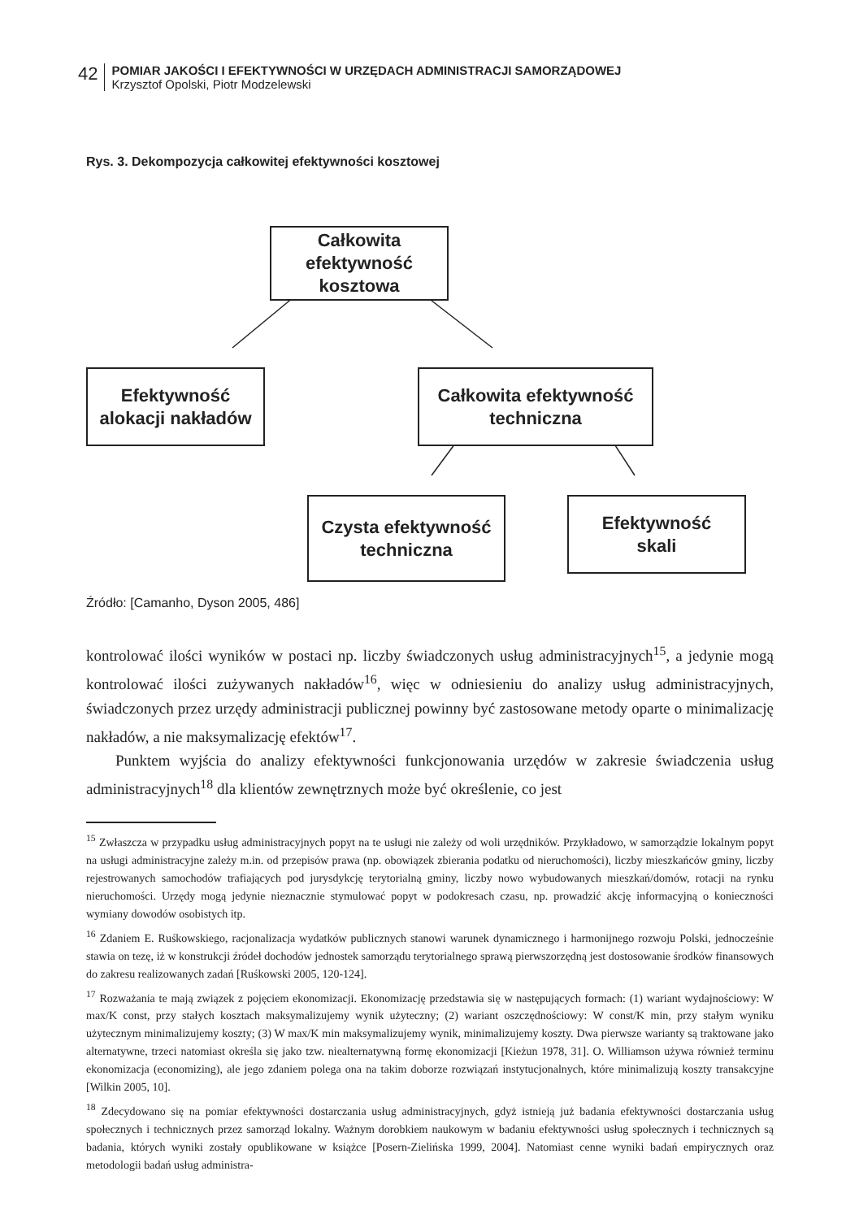42
POMIAR JAKOŚCI I EFEKTYWNOŚCI W URZĘDACH ADMINISTRACJI SAMORZĄDOWEJ
Krzysztof Opolski, Piotr Modzelewski
Rys. 3. Dekompozycja całkowitej efektywności kosztowej
Całkowita
efektywność
kosztowa
Efektywność
alokacji nakładów
Całkowita efektywność
techniczna
Czysta efektywność
techniczna
Efektywność
skali
Źródło: [Camanho, Dyson 2005, 486]
kontrolować ilości wyników w postaci np. liczby świadczonych usług administracyjnych<sup>15</sup>, a jedynie mogą kontrolować ilości zużywanych nakładów<sup>16</sup>, więc w odniesieniu do analizy usług administracyjnych, świadczonych przez urzędy administracji publicznej powinny być zastosowane metody oparte o minimalizację nakładów, a nie maksymalizację efektów<sup>17</sup>.
Punktem wyjścia do analizy efektywności funkcjonowania urzędów w zakresie świadczenia usług administracyjnych<sup>18</sup> dla klientów zewnętrznych może być określenie, co jest
<sup>15</sup> Zwłaszcza w przypadku usług administracyjnych popyt na te usługi nie zależy od woli urzędników. Przykładowo, w samorządzie lokalnym popyt na usługi administracyjne zależy m.in. od przepisów prawa (np. obowiązek zbierania podatku od nieruchomości), liczby mieszkańców gminy, liczby rejestrowanych samochodów trafiających pod jurysdykcję terytorialną gminy, liczby nowo wybudowanych mieszkań/domów, rotacji na rynku nieruchomości. Urzędy mogą jedynie nieznacznie stymulować popyt w podokresach czasu, np. prowadzić akcję informacyjną o konieczności wymiany dowodów osobistych itp.
<sup>16</sup> Zdaniem E. Ruśkowskiego, racjonalizacja wydatków publicznych stanowi warunek dynamicznego i harmonijnego rozwoju Polski, jednocześnie stawia on tezę, iż w konstrukcji źródeł dochodów jednostek samorządu terytorialnego sprawą pierwszorzędną jest dostosowanie środków finansowych do zakresu realizowanych zadań [Ruśkowski 2005, 120-124].
<sup>17</sup> Rozważania te mają związek z pojęciem ekonomizacji. Ekonomizację przedstawia się w następujących formach: (1) wariant wydajnościowy: W max/K const, przy stałych kosztach maksymalizujemy wynik użyteczny; (2) wariant oszczędnościowy: W const/K min, przy stałym wyniku użytecznym minimalizujemy koszty; (3) W max/K min maksymalizujemy wynik, minimalizujemy koszty. Dwa pierwsze warianty są traktowane jako alternatywne, trzeci natomiast określa się jako tzw. niealternatywną formę ekonomizacji [Kieżun 1978, 31]. O. Williamson używa również terminu ekonomizacja (economizing), ale jego zdaniem polega ona na takim doborze rozwiązań instytucjonalnych, które minimalizują koszty transakcyjne [Wilkin 2005, 10].
<sup>18</sup> Zdecydowano się na pomiar efektywności dostarczania usług administracyjnych, gdyż istnieją już badania efektywności dostarczania usług społecznych i technicznych przez samorząd lokalny. Ważnym dorobkiem naukowym w badaniu efektywności usług społecznych i technicznych są badania, których wyniki zostały opublikowane w książce [Posern-Zielińska 1999, 2004]. Natomiast cenne wyniki badań empirycznych oraz metodologii badań usług administra-